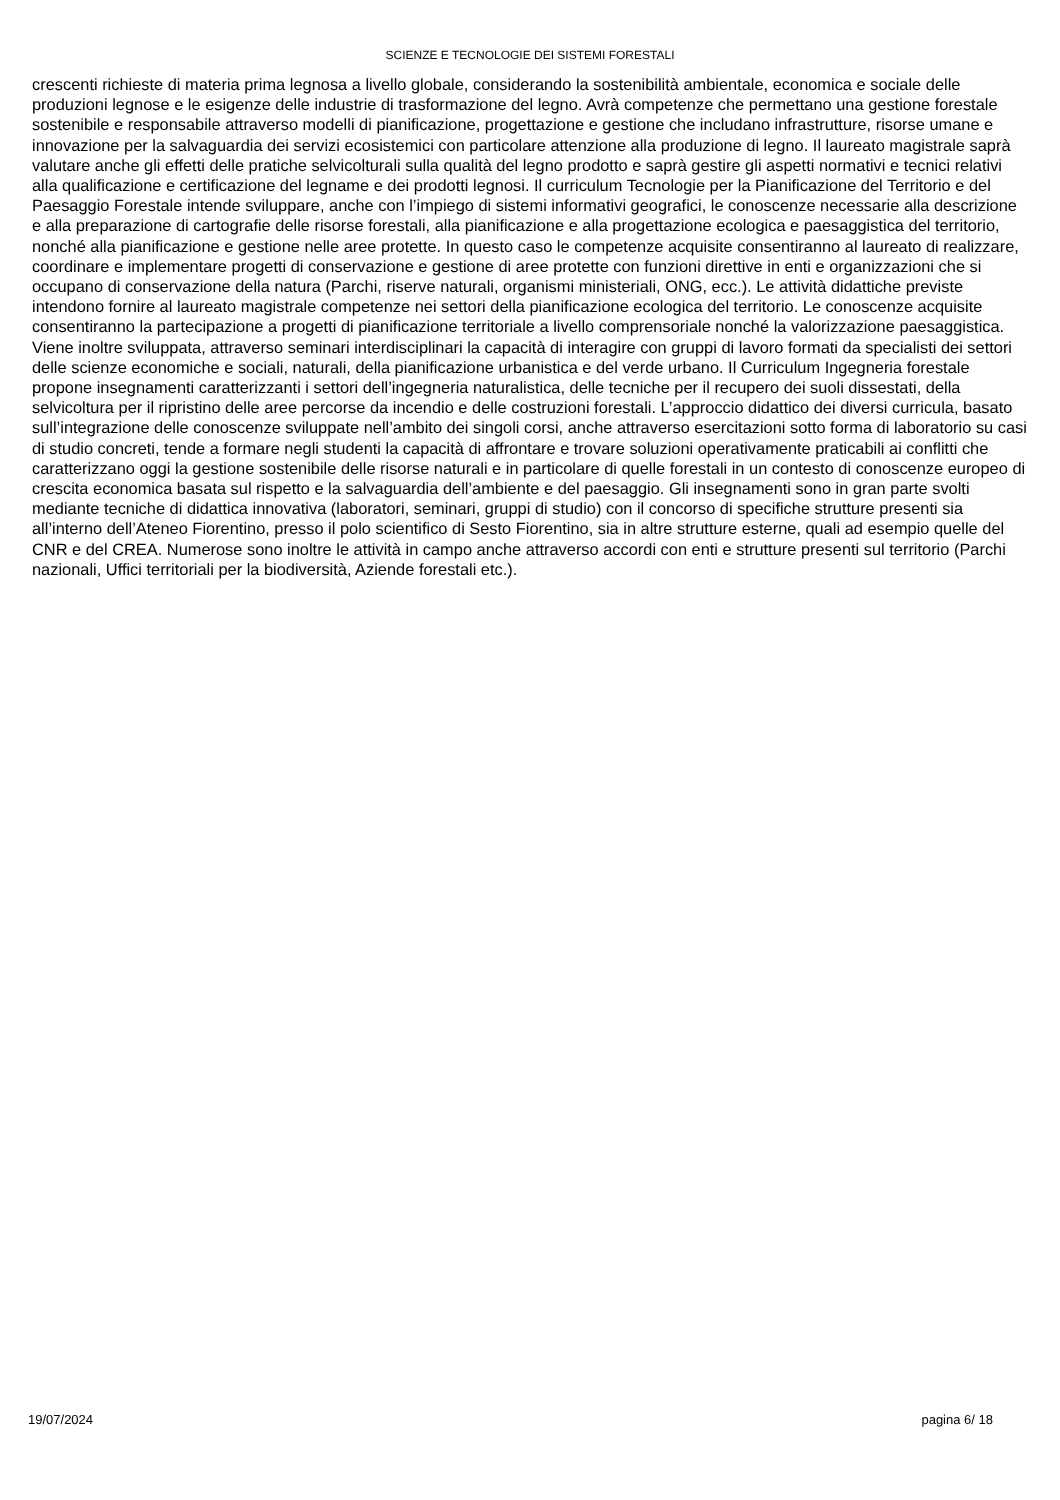SCIENZE E TECNOLOGIE DEI SISTEMI FORESTALI
crescenti richieste di materia prima legnosa a livello globale, considerando la sostenibilità ambientale, economica e sociale delle produzioni legnose e le esigenze delle industrie di trasformazione del legno. Avrà competenze che permettano una gestione forestale sostenibile e responsabile attraverso modelli di pianificazione, progettazione e gestione che includano infrastrutture, risorse umane e innovazione per la salvaguardia dei servizi ecosistemici con particolare attenzione alla produzione di legno. Il laureato magistrale saprà valutare anche gli effetti delle pratiche selvicolturali sulla qualità del legno prodotto e saprà gestire gli aspetti normativi e tecnici relativi alla qualificazione e certificazione del legname e dei prodotti legnosi. Il curriculum Tecnologie per la Pianificazione del Territorio e del Paesaggio Forestale intende sviluppare, anche con l’impiego di sistemi informativi geografici, le conoscenze necessarie alla descrizione e alla preparazione di cartografie delle risorse forestali, alla pianificazione e alla progettazione ecologica e paesaggistica del territorio, nonché alla pianificazione e gestione nelle aree protette. In questo caso le competenze acquisite consentiranno al laureato di realizzare, coordinare e implementare progetti di conservazione e gestione di aree protette con funzioni direttive in enti e organizzazioni che si occupano di conservazione della natura (Parchi, riserve naturali, organismi ministeriali, ONG, ecc.). Le attività didattiche previste intendono fornire al laureato magistrale competenze nei settori della pianificazione ecologica del territorio. Le conoscenze acquisite consentiranno la partecipazione a progetti di pianificazione territoriale a livello comprensoriale nonché la valorizzazione paesaggistica. Viene inoltre sviluppata, attraverso seminari interdisciplinari la capacità di interagire con gruppi di lavoro formati da specialisti dei settori delle scienze economiche e sociali, naturali, della pianificazione urbanistica e del verde urbano. Il Curriculum Ingegneria forestale propone insegnamenti caratterizzanti i settori dell’ingegneria naturalistica, delle tecniche per il recupero dei suoli dissestati, della selvicoltura per il ripristino delle aree percorse da incendio e delle costruzioni forestali. L’approccio didattico dei diversi curricula, basato sull’integrazione delle conoscenze sviluppate nell’ambito dei singoli corsi, anche attraverso esercitazioni sotto forma di laboratorio su casi di studio concreti, tende a formare negli studenti la capacità di affrontare e trovare soluzioni operativamente praticabili ai conflitti che caratterizzano oggi la gestione sostenibile delle risorse naturali e in particolare di quelle forestali in un contesto di conoscenze europeo di crescita economica basata sul rispetto e la salvaguardia dell’ambiente e del paesaggio. Gli insegnamenti sono in gran parte svolti mediante tecniche di didattica innovativa (laboratori, seminari, gruppi di studio) con il concorso di specifiche strutture presenti sia all’interno dell’Ateneo Fiorentino, presso il polo scientifico di Sesto Fiorentino, sia in altre strutture esterne, quali ad esempio quelle del CNR e del CREA. Numerose sono inoltre le attività in campo anche attraverso accordi con enti e strutture presenti sul territorio (Parchi nazionali, Uffici territoriali per la biodiversità, Aziende forestali etc.).
19/07/2024 pagina 6/ 18